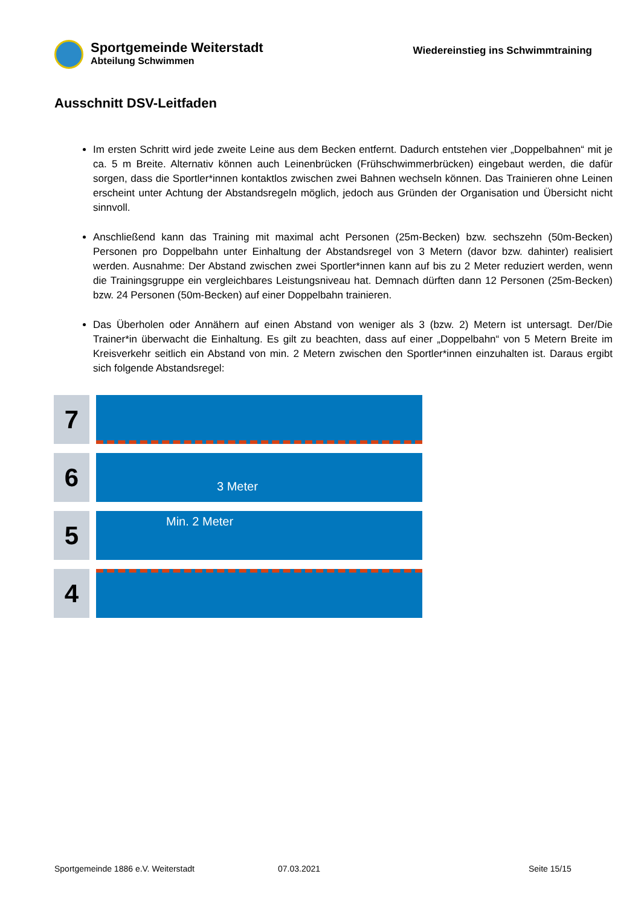Sportgemeinde Weiterstadt
Abteilung Schwimmen
Wiedereinstieg ins Schwimmtraining
Ausschnitt DSV-Leitfaden
Im ersten Schritt wird jede zweite Leine aus dem Becken entfernt. Dadurch entstehen vier „Doppelbahnen“ mit je ca. 5 m Breite. Alternativ können auch Leinenbrücken (Frühschwimmerbrücken) eingebaut werden, die dafür sorgen, dass die Sportler*innen kontaktlos zwischen zwei Bahnen wechseln können. Das Trainieren ohne Leinen erscheint unter Achtung der Abstandsregeln möglich, jedoch aus Gründen der Organisation und Übersicht nicht sinnvoll.
Anschließend kann das Training mit maximal acht Personen (25m-Becken) bzw. sechszehn (50m-Becken) Personen pro Doppelbahn unter Einhaltung der Abstandsregel von 3 Metern (davor bzw. dahinter) realisiert werden. Ausnahme: Der Abstand zwischen zwei Sportler*innen kann auf bis zu 2 Meter reduziert werden, wenn die Trainingsgruppe ein vergleichbares Leistungsniveau hat. Demnach dürften dann 12 Personen (25m-Becken) bzw. 24 Personen (50m-Becken) auf einer Doppelbahn trainieren.
Das Überholen oder Annähern auf einen Abstand von weniger als 3 (bzw. 2) Metern ist untersagt. Der/Die Trainer*in überwacht die Einhaltung. Es gilt zu beachten, dass auf einer „Doppelbahn“ von 5 Metern Breite im Kreisverkehr seitlich ein Abstand von min. 2 Metern zwischen den Sportler*innen einzuhalten ist. Daraus ergibt sich folgende Abstandsregel:
7
6
3 Meter
5
Min. 2 Meter
4
Sportgemeinde 1886 e.V. Weiterstadt 07.03.2021 Seite 15/15